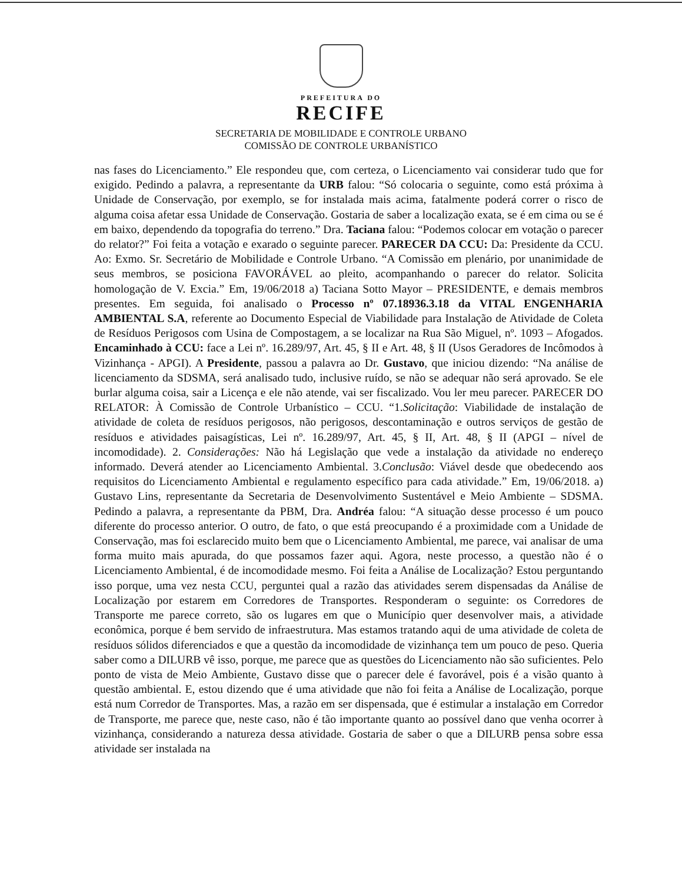PREFEITURA DO
RECIFE
SECRETARIA DE MOBILIDADE E CONTROLE URBANO
COMISSÃO DE CONTROLE URBANÍSTICO
nas fases do Licenciamento.” Ele respondeu que, com certeza, o Licenciamento vai considerar tudo que for exigido. Pedindo a palavra, a representante da URB falou: “Só colocaria o seguinte, como está próxima à Unidade de Conservação, por exemplo, se for instalada mais acima, fatalmente poderá correr o risco de alguma coisa afetar essa Unidade de Conservação. Gostaria de saber a localização exata, se é em cima ou se é em baixo, dependendo da topografia do terreno.” Dra. Taciana falou: “Podemos colocar em votação o parecer do relator?” Foi feita a votação e exarado o seguinte parecer. PARECER DA CCU: Da: Presidente da CCU. Ao: Exmo. Sr. Secretário de Mobilidade e Controle Urbano. “A Comissão em plenário, por unanimidade de seus membros, se posiciona FAVORÁVEL ao pleito, acompanhando o parecer do relator. Solicita homologação de V. Excia.” Em, 19/06/2018 a) Taciana Sotto Mayor – PRESIDENTE, e demais membros presentes. Em seguida, foi analisado o Processo nº 07.18936.3.18 da VITAL ENGENHARIA AMBIENTAL S.A, referente ao Documento Especial de Viabilidade para Instalação de Atividade de Coleta de Resíduos Perigosos com Usina de Compostagem, a se localizar na Rua São Miguel, nº. 1093 – Afogados. Encaminhado à CCU: face a Lei nº. 16.289/97, Art. 45, § II e Art. 48, § II (Usos Geradores de Incômodos à Vizinhança - APGI). A Presidente, passou a palavra ao Dr. Gustavo, que iniciou dizendo: “Na análise de licenciamento da SDSMA, será analisado tudo, inclusive ruído, se não se adequar não será aprovado. Se ele burlar alguma coisa, sair a Licença e ele não atende, vai ser fiscalizado. Vou ler meu parecer. PARECER DO RELATOR: À Comissão de Controle Urbanístico – CCU. “1.Solicitação: Viabilidade de instalação de atividade de coleta de resíduos perigosos, não perigosos, descontaminação e outros serviços de gestão de resíduos e atividades paisagísticas, Lei nº. 16.289/97, Art. 45, § II, Art. 48, § II (APGI – nível de incomodidade). 2. Considerações: Não há Legislação que vede a instalação da atividade no endereço informado. Deverá atender ao Licenciamento Ambiental. 3.Conclusão: Viável desde que obedecendo aos requisitos do Licenciamento Ambiental e regulamento específico para cada atividade.” Em, 19/06/2018. a) Gustavo Lins, representante da Secretaria de Desenvolvimento Sustentável e Meio Ambiente – SDSMA. Pedindo a palavra, a representante da PBM, Dra. Andréa falou: “A situação desse processo é um pouco diferente do processo anterior. O outro, de fato, o que está preocupando é a proximidade com a Unidade de Conservação, mas foi esclarecido muito bem que o Licenciamento Ambiental, me parece, vai analisar de uma forma muito mais apurada, do que possamos fazer aqui. Agora, neste processo, a questão não é o Licenciamento Ambiental, é de incomodidade mesmo. Foi feita a Análise de Localização? Estou perguntando isso porque, uma vez nesta CCU, perguntei qual a razão das atividades serem dispensadas da Análise de Localização por estarem em Corredores de Transportes. Responderam o seguinte: os Corredores de Transporte me parece correto, são os lugares em que o Município quer desenvolver mais, a atividade econômica, porque é bem servido de infraestrutura. Mas estamos tratando aqui de uma atividade de coleta de resíduos sólidos diferenciados e que a questão da incomodidade de vizinhança tem um pouco de peso. Queria saber como a DILURB vê isso, porque, me parece que as questões do Licenciamento não são suficientes. Pelo ponto de vista de Meio Ambiente, Gustavo disse que o parecer dele é favorável, pois é a visão quanto à questão ambiental. E, estou dizendo que é uma atividade que não foi feita a Análise de Localização, porque está num Corredor de Transportes. Mas, a razão em ser dispensada, que é estimular a instalação em Corredor de Transporte, me parece que, neste caso, não é tão importante quanto ao possível dano que venha ocorrer à vizinhança, considerando a natureza dessa atividade. Gostaria de saber o que a DILURB pensa sobre essa atividade ser instalada na